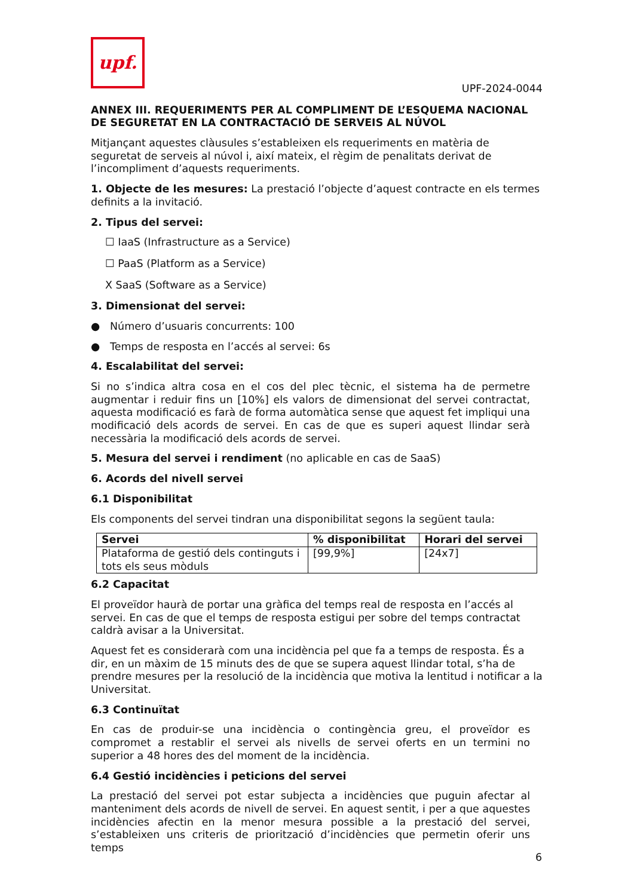upf.
UPF-2024-0044
ANNEX III. REQUERIMENTS PER AL COMPLIMENT DE L’ESQUEMA NACIONAL DE SEGURETAT EN LA CONTRACTACIÓ DE SERVEIS AL NÚVOL
Mitjançant aquestes clàusules s’estableixen els requeriments en matèria de seguretat de serveis al núvol i, així mateix, el règim de penalitats derivat de l’incompliment d’aquests requeriments.
1. Objecte de les mesures: La prestació l’objecte d’aquest contracte en els termes definits a la invitació.
2. Tipus del servei:
☐ IaaS (Infrastructure as a Service)
☐ PaaS (Platform as a Service)
X SaaS (Software as a Service)
3. Dimensionat del servei:
● Número d’usuaris concurrents: 100
● Temps de resposta en l’accés al servei: 6s
4. Escalabilitat del servei:
Si no s’indica altra cosa en el cos del plec tècnic, el sistema ha de permetre augmentar i reduir fins un [10%] els valors de dimensionat del servei contractat, aquesta modificació es farà de forma automàtica sense que aquest fet impliqui una modificació dels acords de servei. En cas de que es superi aquest llindar serà necessària la modificació dels acords de servei.
5. Mesura del servei i rendiment (no aplicable en cas de SaaS)
6. Acords del nivell servei
6.1 Disponibilitat
Els components del servei tindran una disponibilitat segons la següent taula:
| Servei | % disponibilitat | Horari del servei |
| --- | --- | --- |
| Plataforma de gestió dels continguts i tots els seus mòduls | [99,9%] | [24x7] |
6.2 Capacitat
El proveïdor haurà de portar una gràfica del temps real de resposta en l’accés al servei. En cas de que el temps de resposta estigui per sobre del temps contractat caldrà avisar a la Universitat.
Aquest fet es considerarà com una incidència pel que fa a temps de resposta. És a dir, en un màxim de 15 minuts des de que se supera aquest llindar total, s’ha de prendre mesures per la resolució de la incidència que motiva la lentitud i notificar a la Universitat.
6.3 Continuïtat
En cas de produir-se una incidència o contingència greu, el proveïdor es compromet a restablir el servei als nivells de servei oferts en un termini no superior a 48 hores des del moment de la incidència.
6.4 Gestió incidències i peticions del servei
La prestació del servei pot estar subjecta a incidències que puguin afectar al manteniment dels acords de nivell de servei. En aquest sentit, i per a que aquestes incidències afectin en la menor mesura possible a la prestació del servei, s’estableixen uns criteris de priorització d’incidències que permetin oferir uns temps
6